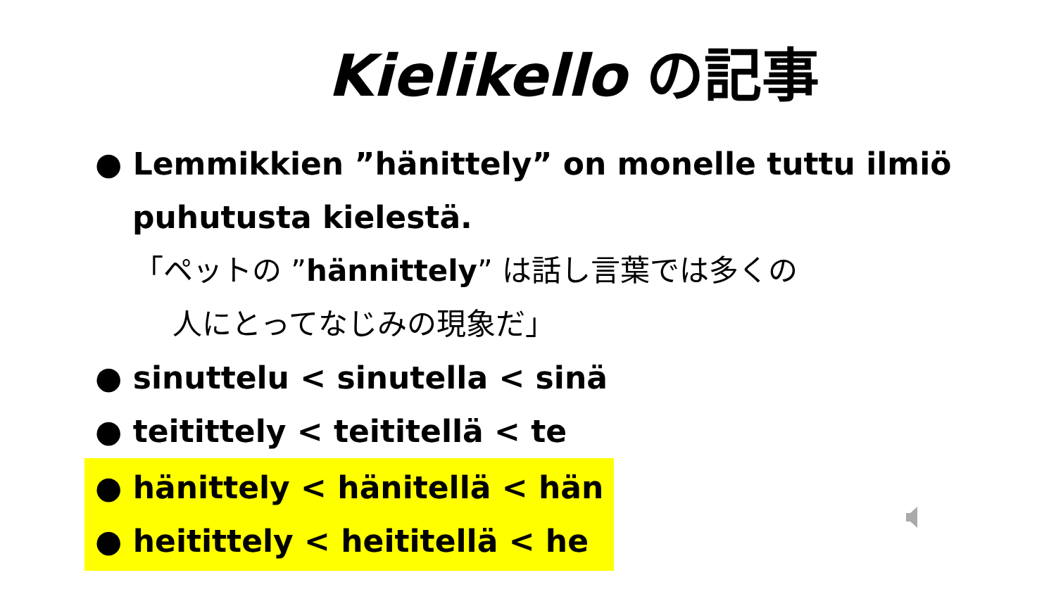Kielikello の記事
● Lemmikkien ”hänittely” on monelle tuttu ilmiö
puhutusta kielestä.
「ペットの ”hännittely” は話し言葉では多くの
人にとってなじみの現象だ」
● sinuttelu < sinutella < sinä
● teitittely < teititellä < te
● hänittely < hänitellä < hän
● heitittely < heititellä < he